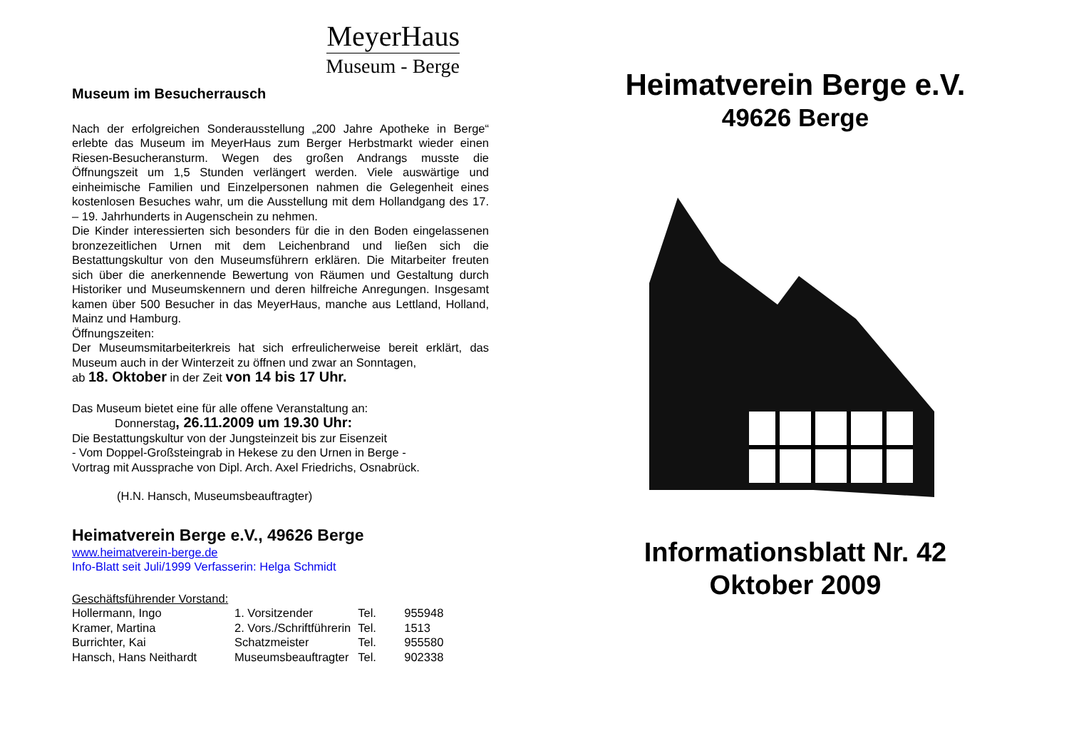MeyerHaus
Museum - Berge
Museum im Besucherrausch
Nach der erfolgreichen Sonderausstellung „200 Jahre Apotheke in Berge“ erlebte das Museum im MeyerHaus zum Berger Herbstmarkt wieder einen Riesen-Besucheransturm. Wegen des großen Andrangs musste die Öffnungszeit um 1,5 Stunden verlängert werden. Viele auswärtige und einheimische Familien und Einzelpersonen nahmen die Gelegenheit eines kostenlosen Besuches wahr, um die Ausstellung mit dem Hollandgang des 17. – 19. Jahrhunderts in Augenschein zu nehmen.
Die Kinder interessierten sich besonders für die in den Boden eingelassenen bronzezeitlichen Urnen mit dem Leichenbrand und ließen sich die Bestattungskultur von den Museumsführern erklären. Die Mitarbeiter freuten sich über die anerkennende Bewertung von Räumen und Gestaltung durch Historiker und Museumskennern und deren hilfreiche Anregungen. Insgesamt kamen über 500 Besucher in das MeyerHaus, manche aus Lettland, Holland, Mainz und Hamburg.
Öffnungszeiten:
Der Museumsmitarbeiterkreis hat sich erfreulicherweise bereit erklärt, das Museum auch in der Winterzeit zu öffnen und zwar an Sonntagen,
ab 18. Oktober in der Zeit von 14 bis 17 Uhr.
Das Museum bietet eine für alle offene Veranstaltung an:
Donnerstag, 26.11.2009 um 19.30 Uhr:
Die Bestattungskultur von der Jungsteinzeit bis zur Eisenzeit
- Vom Doppel-Großsteingrab in Hekese zu den Urnen in Berge -
Vortrag mit Aussprache von Dipl. Arch. Axel Friedrichs, Osnabrück.
(H.N. Hansch, Museumsbeauftragter)
Heimatverein Berge e.V., 49626 Berge
www.heimatverein-berge.de
Info-Blatt seit Juli/1999 Verfasserin: Helga Schmidt
Geschäftsführender Vorstand:
| Hollermann, Ingo | 1. Vorsitzender | Tel. | 955948 |
| Kramer, Martina | 2. Vors./Schriftführerin | Tel. | 1513 |
| Burrichter, Kai | Schatzmeister | Tel. | 955580 |
| Hansch, Hans Neithardt | Museumsbeauftragter | Tel. | 902338 |
Heimatverein Berge e.V.
49626 Berge
Informationsblatt Nr. 42
Oktober 2009